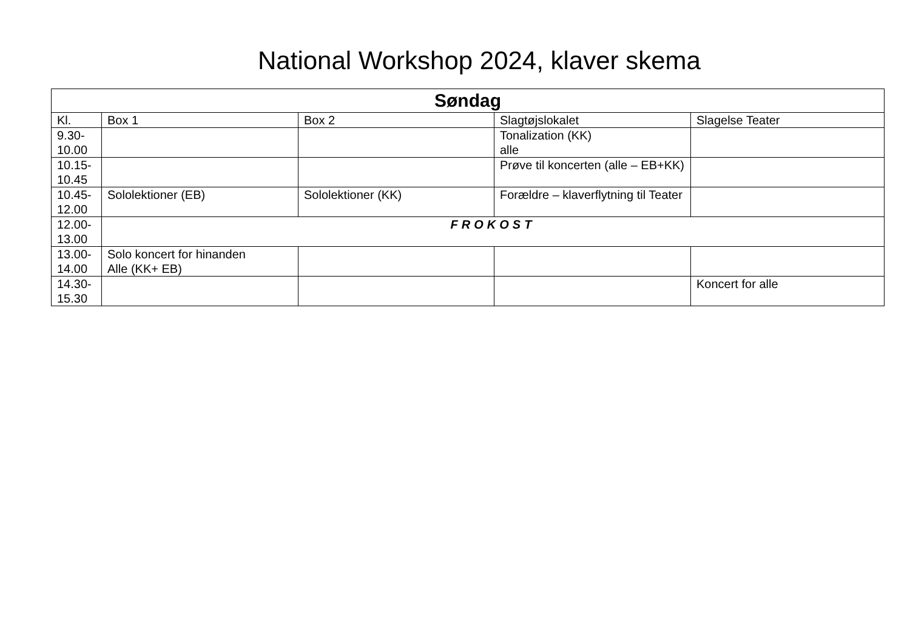National Workshop 2024, klaver skema
| Søndag | | | | |
| --- | --- | --- | --- | --- |
| Kl. | Box 1 | Box 2 | Slagtøjslokalet | Slagelse Teater |
| 9.30- 10.00 | | | Tonalization (KK) alle | |
| 10.15- 10.45 | | | Prøve til koncerten (alle – EB+KK) | |
| 10.45- 12.00 | Sololektioner (EB) | Sololektioner (KK) | Forældre – klaverflytning til Teater | |
| 12.00- 13.00 | FROKOST | | | |
| 13.00- 14.00 | Solo koncert for hinanden Alle (KK+ EB) | | | |
| 14.30- 15.30 | | | | Koncert for alle |